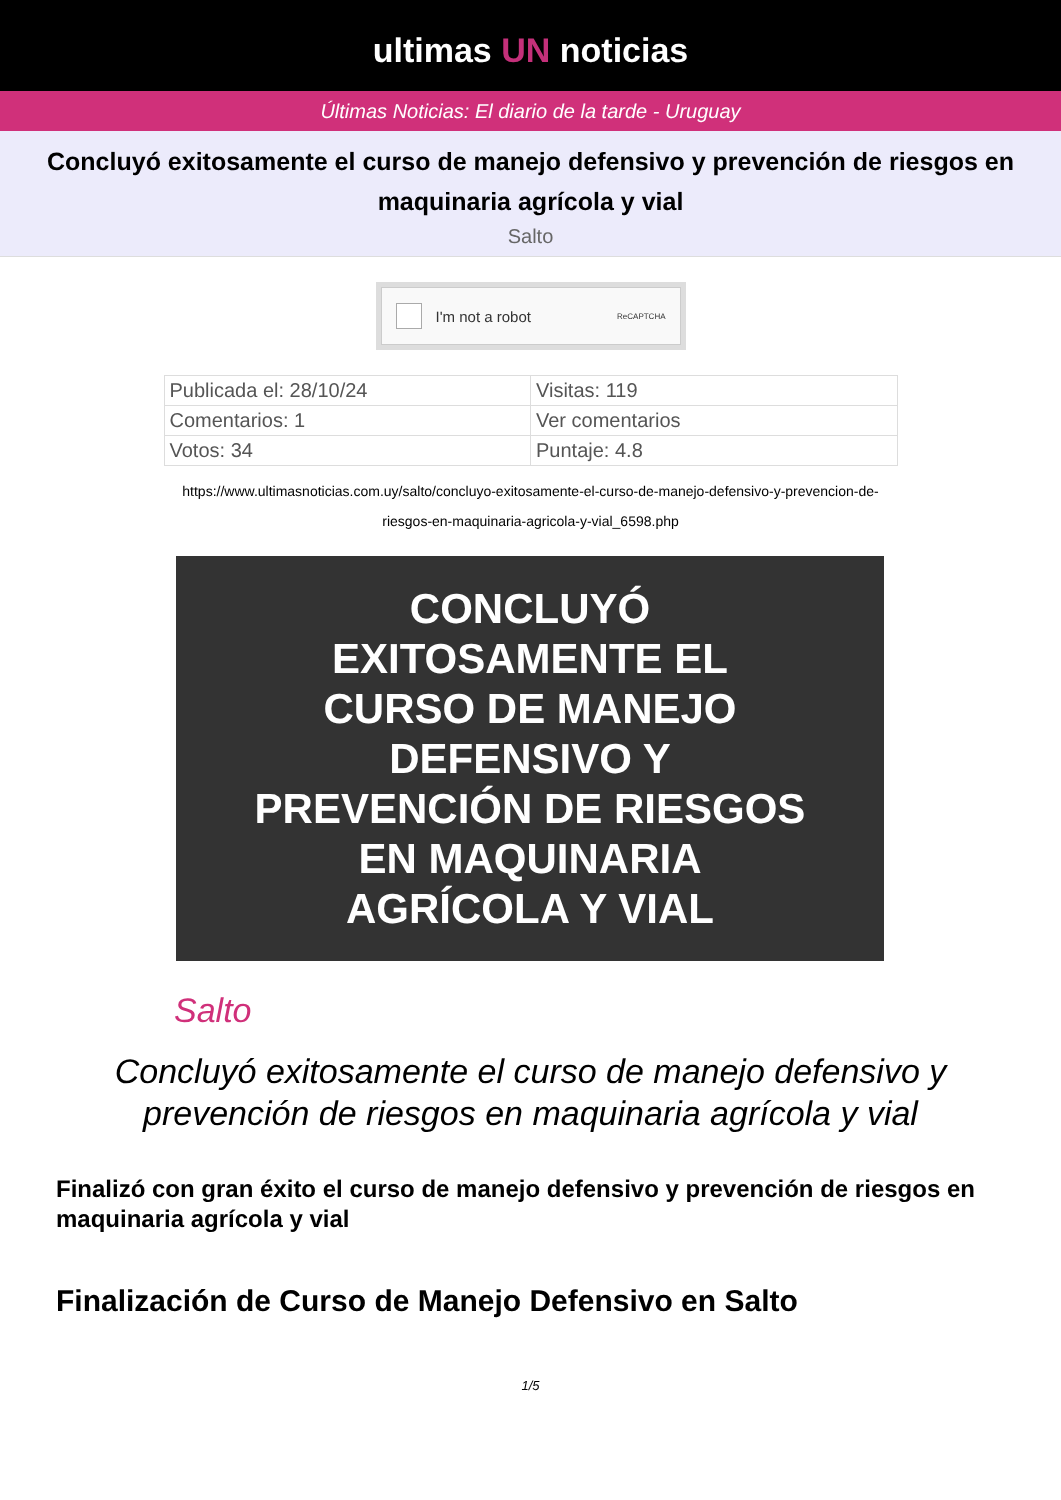ultimas UN noticias
Últimas Noticias: El diario de la tarde - Uruguay
Concluyó exitosamente el curso de manejo defensivo y prevención de riesgos en maquinaria agrícola y vial
Salto
I'm not a robot ReCAPTCHA
| Publicada el: 28/10/24 | Visitas: 119 |
| Comentarios: 1 | Ver comentarios |
| Votos: 34 | Puntaje: 4.8 |
https://www.ultimasnoticias.com.uy/salto/concluyo-exitosamente-el-curso-de-manejo-defensivo-y-prevencion-de-riesgos-en-maquinaria-agricola-y-vial_6598.php
CONCLUYÓ
EXITOSAMENTE EL
CURSO DE MANEJO
DEFENSIVO Y
PREVENCIÓN DE RIESGOS
EN MAQUINARIA
AGRÍCOLA Y VIAL
Salto
Concluyó exitosamente el curso de manejo defensivo y prevención de riesgos en maquinaria agrícola y vial
Finalizó con gran éxito el curso de manejo defensivo y prevención de riesgos en maquinaria agrícola y vial
Finalización de Curso de Manejo Defensivo en Salto
1/5